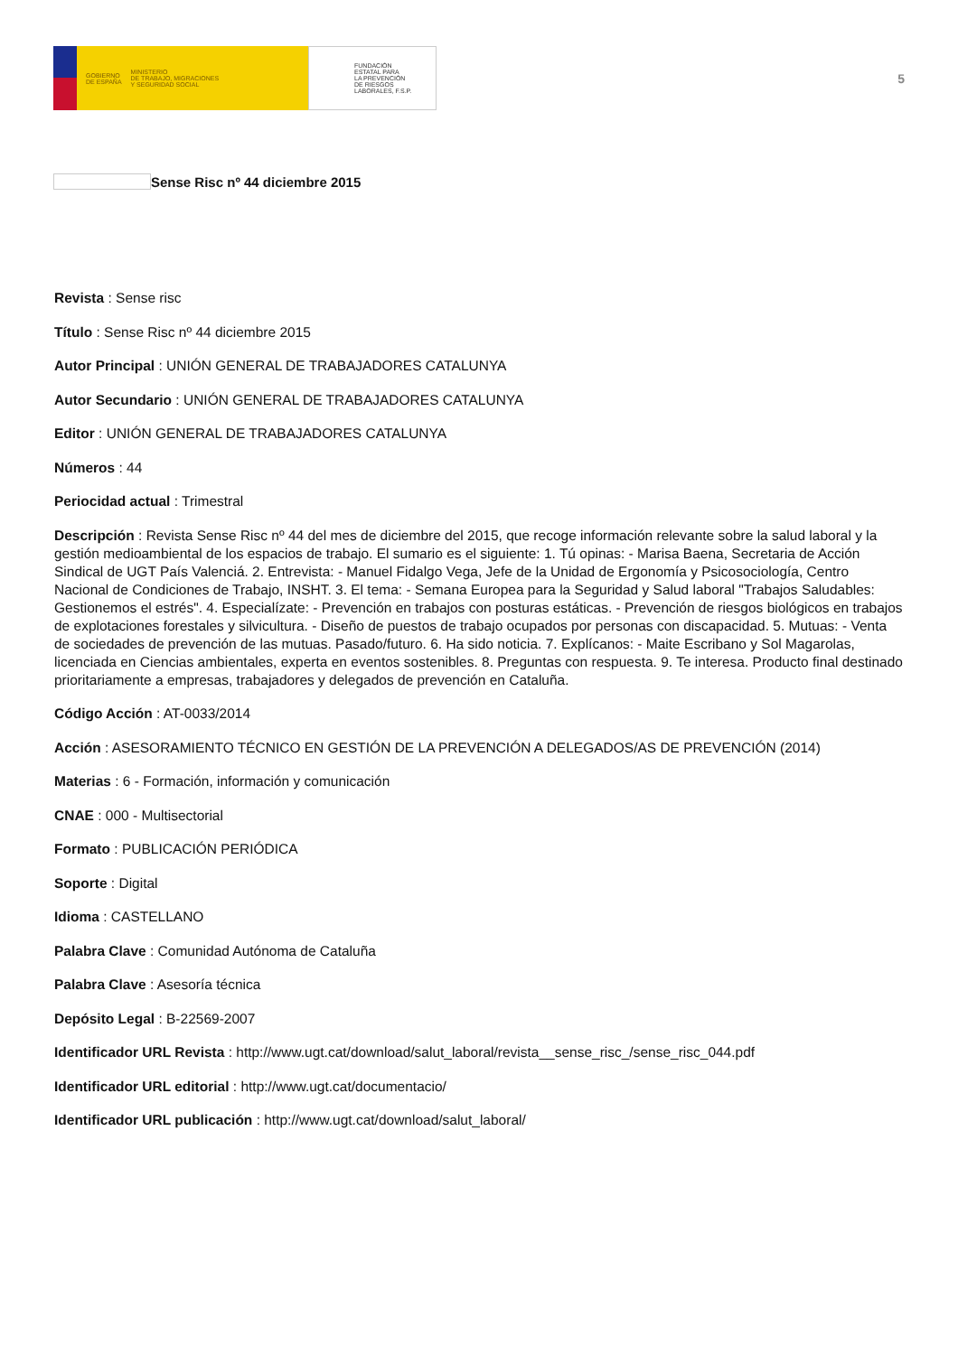GOBIERNO
DE ESPAÑA
MINISTERIO
DE TRABAJO, MIGRACIONES
Y SEGURIDAD SOCIAL
FUNDACIÓN
ESTATAL PARA
LA PREVENCIÓN
DE RIESGOS
LABORALES, F.S.P.
5
Sense Risc nº 44 diciembre 2015
Revista : Sense risc
Título : Sense Risc nº 44 diciembre 2015
Autor Principal : UNIÓN GENERAL DE TRABAJADORES CATALUNYA
Autor Secundario : UNIÓN GENERAL DE TRABAJADORES CATALUNYA
Editor : UNIÓN GENERAL DE TRABAJADORES CATALUNYA
Números : 44
Periocidad actual : Trimestral
Descripción : Revista Sense Risc nº 44 del mes de diciembre del 2015, que recoge información relevante sobre la salud laboral y la gestión medioambiental de los espacios de trabajo. El sumario es el siguiente: 1. Tú opinas: - Marisa Baena, Secretaria de Acción Sindical de UGT País Valenciá. 2. Entrevista: - Manuel Fidalgo Vega, Jefe de la Unidad de Ergonomía y Psicosociología, Centro Nacional de Condiciones de Trabajo, INSHT. 3. El tema: - Semana Europea para la Seguridad y Salud laboral "Trabajos Saludables: Gestionemos el estrés". 4. Especialízate: - Prevención en trabajos con posturas estáticas. - Prevención de riesgos biológicos en trabajos de explotaciones forestales y silvicultura. - Diseño de puestos de trabajo ocupados por personas con discapacidad. 5. Mutuas: - Venta de sociedades de prevención de las mutuas. Pasado/futuro. 6. Ha sido noticia. 7. Explícanos: - Maite Escribano y Sol Magarolas, licenciada en Ciencias ambientales, experta en eventos sostenibles. 8. Preguntas con respuesta. 9. Te interesa. Producto final destinado prioritariamente a empresas, trabajadores y delegados de prevención en Cataluña.
Código Acción : AT-0033/2014
Acción : ASESORAMIENTO TÉCNICO EN GESTIÓN DE LA PREVENCIÓN A DELEGADOS/AS DE PREVENCIÓN (2014)
Materias : 6 - Formación, información y comunicación
CNAE : 000 - Multisectorial
Formato : PUBLICACIÓN PERIÓDICA
Soporte : Digital
Idioma : CASTELLANO
Palabra Clave : Comunidad Autónoma de Cataluña
Palabra Clave : Asesoría técnica
Depósito Legal : B-22569-2007
Identificador URL Revista : http://www.ugt.cat/download/salut_laboral/revista__sense_risc_/sense_risc_044.pdf
Identificador URL editorial : http://www.ugt.cat/documentacio/
Identificador URL publicación : http://www.ugt.cat/download/salut_laboral/